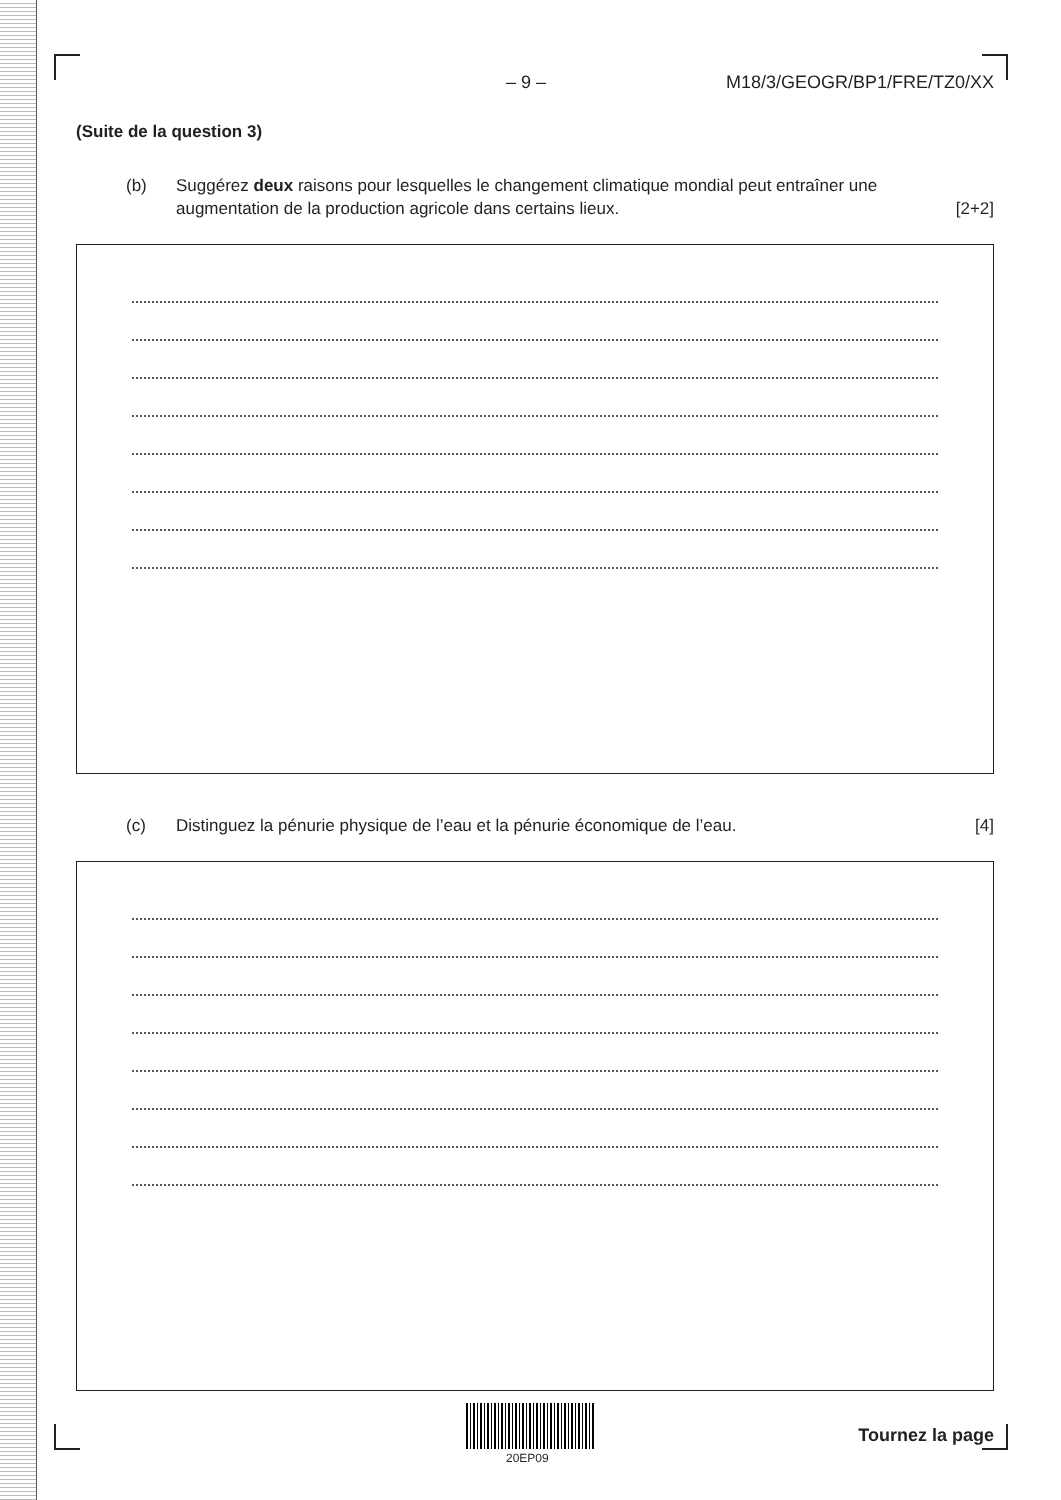– 9 – M18/3/GEOGR/BP1/FRE/TZ0/XX
(Suite de la question 3)
(b) Suggérez deux raisons pour lesquelles le changement climatique mondial peut entraîner une augmentation de la production agricole dans certains lieux. [2+2]
(c) Distinguez la pénurie physique de l’eau et la pénurie économique de l’eau. [4]
20EP09
Tournez la page